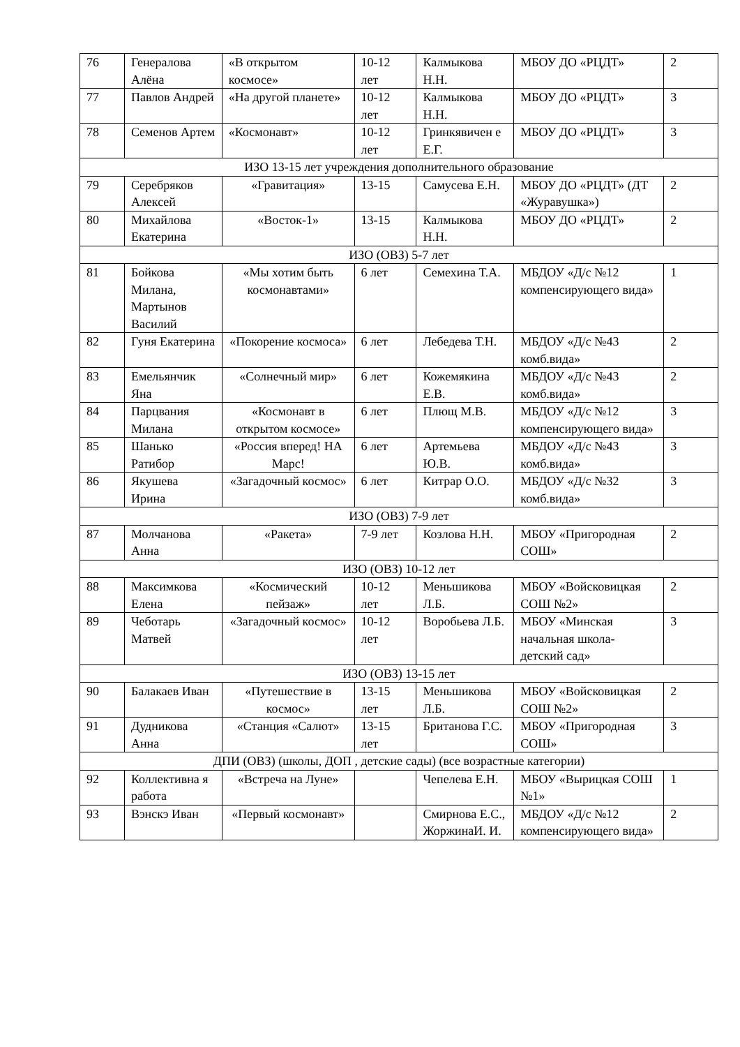| 76 | Генералова Алёна | «В открытом космосе» | 10-12 лет | Калмыкова Н.Н. | МБОУ ДО «РЦДТ» | 2 |
| 77 | Павлов Андрей | «На другой планете» | 10-12 лет | Калмыкова Н.Н. | МБОУ ДО «РЦДТ» | 3 |
| 78 | Семенов Артем | «Космонавт» | 10-12 лет | Гринкявичен е Е.Г. | МБОУ ДО «РЦДТ» | 3 |
| ИЗО 13-15 лет учреждения дополнительного образование | | | | | | |
| 79 | Серебряков Алексей | «Гравитация» | 13-15 | Самусева Е.Н. | МБОУ ДО «РЦДТ» (ДТ «Журавушка») | 2 |
| 80 | Михайлова Екатерина | «Восток-1» | 13-15 | Калмыкова Н.Н. | МБОУ ДО «РЦДТ» | 2 |
| ИЗО (ОВЗ) 5-7 лет | | | | | | |
| 81 | Бойкова Милана, Мартынов Василий | «Мы хотим быть космонавтами» | 6 лет | Семехина Т.А. | МБДОУ «Д/с №12 компенсирующего вида» | 1 |
| 82 | Гуня Екатерина | «Покорение космоса» | 6 лет | Лебедева Т.Н. | МБДОУ «Д/с №43 комб.вида» | 2 |
| 83 | Емельянчик Яна | «Солнечный мир» | 6 лет | Кожемякина Е.В. | МБДОУ «Д/с №43 комб.вида» | 2 |
| 84 | Парцвания Милана | «Космонавт в открытом космосе» | 6 лет | Плющ М.В. | МБДОУ «Д/с №12 компенсирующего вида» | 3 |
| 85 | Шанько Ратибор | «Россия вперед! НА Марс! | 6 лет | Артемьева Ю.В. | МБДОУ «Д/с №43 комб.вида» | 3 |
| 86 | Якушева Ирина | «Загадочный космос» | 6 лет | Китрар О.О. | МБДОУ «Д/с №32 комб.вида» | 3 |
| ИЗО (ОВЗ) 7-9 лет | | | | | | |
| 87 | Молчанова Анна | «Ракета» | 7-9 лет | Козлова Н.Н. | МБОУ «Пригородная СОШ» | 2 |
| ИЗО (ОВЗ) 10-12 лет | | | | | | |
| 88 | Максимкова Елена | «Космический пейзаж» | 10-12 лет | Меньшикова Л.Б. | МБОУ «Войсковицкая СОШ №2» | 2 |
| 89 | Чеботарь Матвей | «Загадочный космос» | 10-12 лет | Воробьева Л.Б. | МБОУ «Минская начальная школа-детский сад» | 3 |
| ИЗО (ОВЗ) 13-15 лет | | | | | | |
| 90 | Балакаев Иван | «Путешествие в космос» | 13-15 лет | Меньшикова Л.Б. | МБОУ «Войсковицкая СОШ №2» | 2 |
| 91 | Дудникова Анна | «Станция «Салют» | 13-15 лет | Британова Г.С. | МБОУ «Пригородная СОШ» | 3 |
| ДПИ (ОВЗ) (школы, ДОП , детские сады) (все возрастные категории) | | | | | | |
| 92 | Коллективна я работа | «Встреча на Луне» | | Чепелева Е.Н. | МБОУ «Вырицкая СОШ №1» | 1 |
| 93 | Вэнскэ Иван | «Первый космонавт» | | Смирнова Е.С., ЖоржинаИ. И. | МБДОУ «Д/с №12 компенсирующего вида» | 2 |